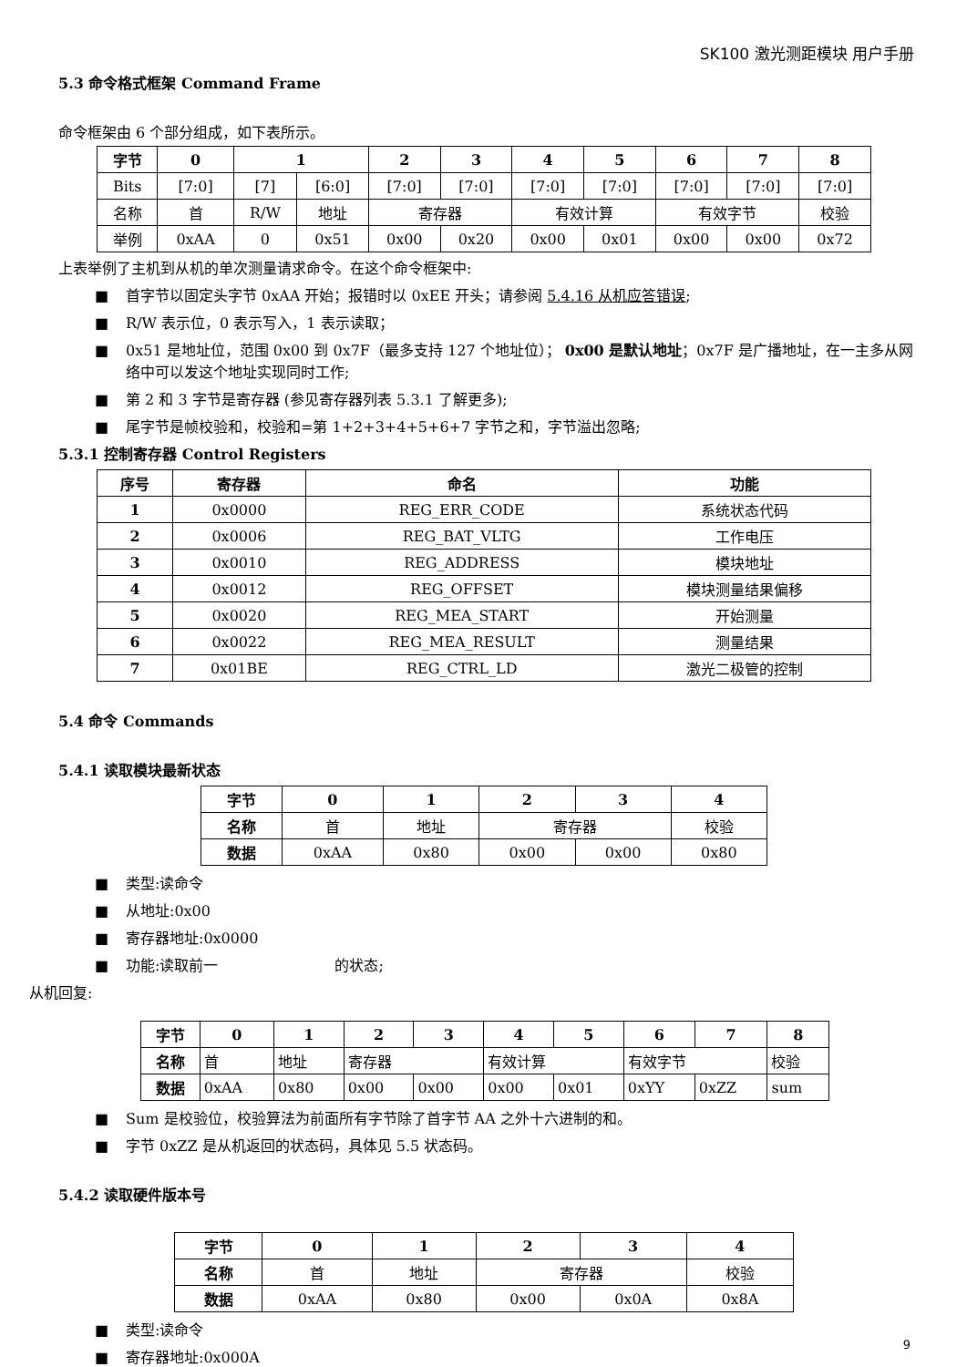SK100 激光测距模块 用户手册
5.3 命令格式框架 Command Frame
命令框架由 6 个部分组成，如下表所示。
| 字节 | 0 | 1 | | 2 | 3 | 4 | 5 | 6 | 7 | 8 |
| --- | --- | --- | --- | --- | --- | --- | --- | --- | --- | --- |
| Bits | [7:0] | [7] | [6:0] | [7:0] | [7:0] | [7:0] | [7:0] | [7:0] | [7:0] | [7:0] |
| 名称 | 首 | R/W | 地址 | 寄存器 | | 有效计算 | | 有效字节 | | 校验 |
| 举例 | 0xAA | 0 | 0x51 | 0x00 | 0x20 | 0x00 | 0x01 | 0x00 | 0x00 | 0x72 |
上表举例了主机到从机的单次测量请求命令。在这个命令框架中:
■ 首字节以固定头字节 0xAA 开始；报错时以 0xEE 开头；请参阅 5.4.16 从机应答错误;
■ R/W 表示位，0 表示写入，1 表示读取；
■ 0x51 是地址位，范围 0x00 到 0x7F（最多支持 127 个地址位）； 0x00 是默认地址；0x7F 是广播地址，在一主多从网络中可以发这个地址实现同时工作;
■ 第 2 和 3 字节是寄存器 (参见寄存器列表 5.3.1 了解更多);
■ 尾字节是帧校验和，校验和=第 1+2+3+4+5+6+7 字节之和，字节溢出忽略;
5.3.1 控制寄存器 Control Registers
| 序号 | 寄存器 | 命名 | 功能 |
| --- | --- | --- | --- |
| 1 | 0x0000 | REG_ERR_CODE | 系统状态代码 |
| 2 | 0x0006 | REG_BAT_VLTG | 工作电压 |
| 3 | 0x0010 | REG_ADDRESS | 模块地址 |
| 4 | 0x0012 | REG_OFFSET | 模块测量结果偏移 |
| 5 | 0x0020 | REG_MEA_START | 开始测量 |
| 6 | 0x0022 | REG_MEA_RESULT | 测量结果 |
| 7 | 0x01BE | REG_CTRL_LD | 激光二极管的控制 |
5.4 命令 Commands
5.4.1 读取模块最新状态
| 字节 | 0 | 1 | 2 | 3 | 4 |
| --- | --- | --- | --- | --- | --- |
| 名称 | 首 | 地址 | 寄存器 | | 校验 |
| 数据 | 0xAA | 0x80 | 0x00 | 0x00 | 0x80 |
■ 类型:读命令
■ 从地址:0x00
■ 寄存器地址:0x0000
■ 功能:读取前一　　　　　　　　的状态;
从机回复:
| 字节 | 0 | 1 | 2 | 3 | 4 | 5 | 6 | 7 | 8 |
| --- | --- | --- | --- | --- | --- | --- | --- | --- | --- |
| 名称 | 首 | 地址 | 寄存器 | | 有效计算 | | 有效字节 | | 校验 |
| 数据 | 0xAA | 0x80 | 0x00 | 0x00 | 0x00 | 0x01 | 0xYY | 0xZZ | sum |
■ Sum 是校验位，校验算法为前面所有字节除了首字节 AA 之外十六进制的和。
■ 字节 0xZZ 是从机返回的状态码，具体见 5.5 状态码。
5.4.2 读取硬件版本号
| 字节 | 0 | 1 | 2 | 3 | 4 |
| --- | --- | --- | --- | --- | --- |
| 名称 | 首 | 地址 | 寄存器 | | 校验 |
| 数据 | 0xAA | 0x80 | 0x00 | 0x0A | 0x8A |
■ 类型:读命令
■ 寄存器地址:0x000A
9